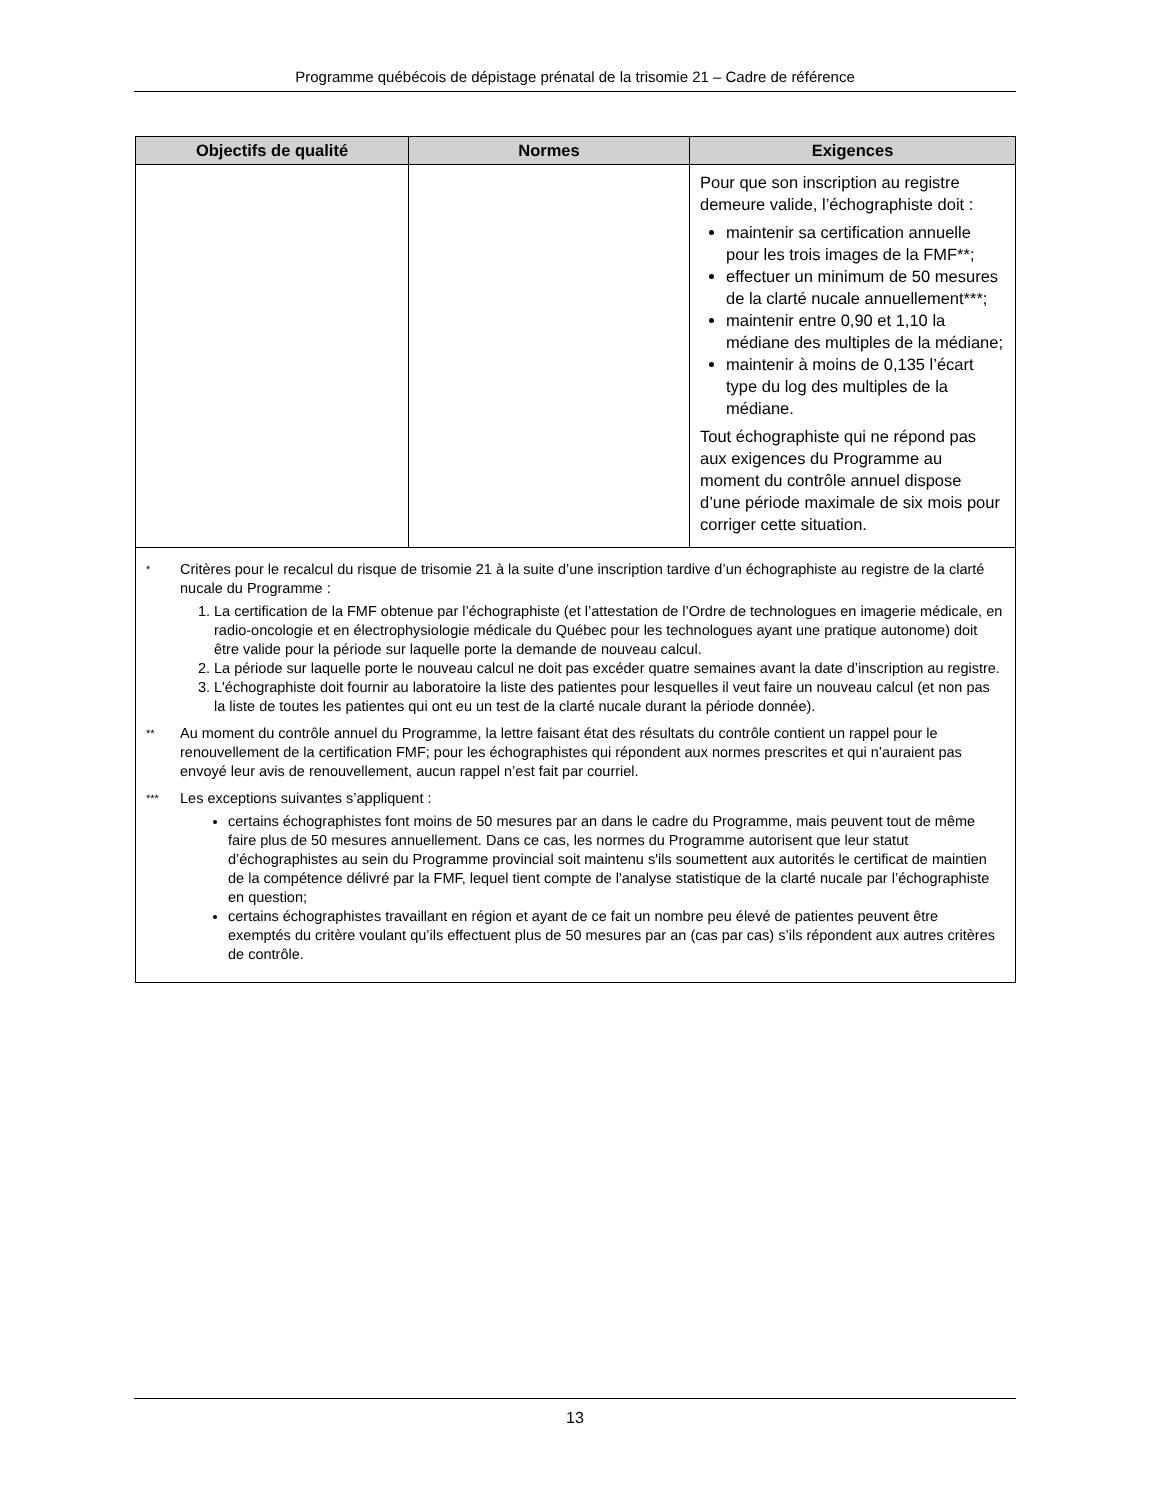Programme québécois de dépistage prénatal de la trisomie 21 – Cadre de référence
| Objectifs de qualité | Normes | Exigences |
| --- | --- | --- |
| | | Pour que son inscription au registre demeure valide, l’échographiste doit : maintenir sa certification annuelle pour les trois images de la FMF**; effectuer un minimum de 50 mesures de la clarté nucale annuellement***; maintenir entre 0,90 et 1,10 la médiane des multiples de la médiane; maintenir à moins de 0,135 l’écart type du log des multiples de la médiane. Tout échographiste qui ne répond pas aux exigences du Programme au moment du contrôle annuel dispose d’une période maximale de six mois pour corriger cette situation. |
| * Critères pour le recalcul du risque de trisomie 21 à la suite d’une inscription tardive d’un échographiste au registre de la clarté nucale du Programme : 1. La certification de la FMF obtenue par l’échographiste (et l’attestation de l’Ordre de technologues en imagerie médicale, en radio-oncologie et en électrophysiologie médicale du Québec pour les technologues ayant une pratique autonome) doit être valide pour la période sur laquelle porte la demande de nouveau calcul. 2. La période sur laquelle porte le nouveau calcul ne doit pas excéder quatre semaines avant la date d’inscription au registre. 3. L'échographiste doit fournir au laboratoire la liste des patientes pour lesquelles il veut faire un nouveau calcul (et non pas la liste de toutes les patientes qui ont eu un test de la clarté nucale durant la période donnée). ** Au moment du contrôle annuel du Programme, la lettre faisant état des résultats du contrôle contient un rappel pour le renouvellement de la certification FMF; pour les échographistes qui répondent aux normes prescrites et qui n’auraient pas envoyé leur avis de renouvellement, aucun rappel n’est fait par courriel. *** Les exceptions suivantes s’appliquent : certains échographistes font moins de 50 mesures par an dans le cadre du Programme, mais peuvent tout de même faire plus de 50 mesures annuellement. Dans ce cas, les normes du Programme autorisent que leur statut d’échographistes au sein du Programme provincial soit maintenu s'ils soumettent aux autorités le certificat de maintien de la compétence délivré par la FMF, lequel tient compte de l'analyse statistique de la clarté nucale par l’échographiste en question; certains échographistes travaillant en région et ayant de ce fait un nombre peu élevé de patientes peuvent être exemptés du critère voulant qu’ils effectuent plus de 50 mesures par an (cas par cas) s’ils répondent aux autres critères de contrôle. | | |
13